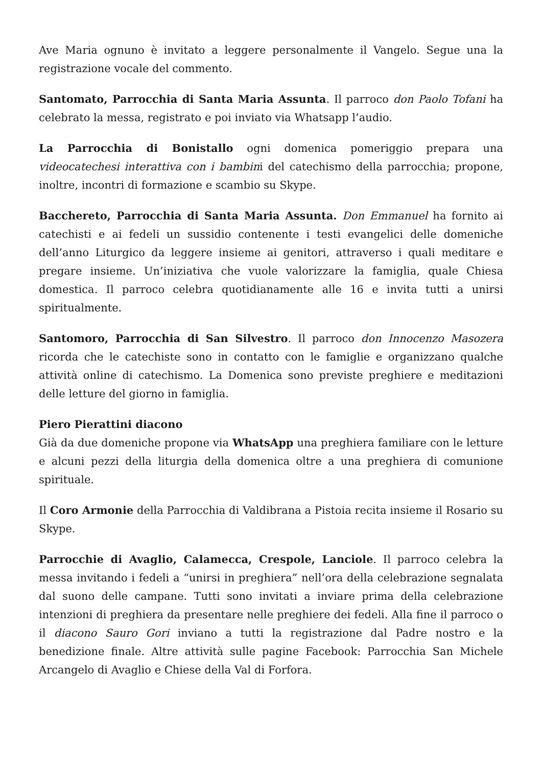Ave Maria ognuno è invitato a leggere personalmente il Vangelo. Segue una la registrazione vocale del commento.
Santomato, Parrocchia di Santa Maria Assunta. Il parroco don Paolo Tofani ha celebrato la messa, registrato e poi inviato via Whatsapp l’audio.
La Parrocchia di Bonistallo ogni domenica pomeriggio prepara una videocatechesi interattiva con i bambini del catechismo della parrocchia; propone, inoltre, incontri di formazione e scambio su Skype.
Bacchereto, Parrocchia di Santa Maria Assunta. Don Emmanuel ha fornito ai catechisti e ai fedeli un sussidio contenente i testi evangelici delle domeniche dell’anno Liturgico da leggere insieme ai genitori, attraverso i quali meditare e pregare insieme. Un’iniziativa che vuole valorizzare la famiglia, quale Chiesa domestica. Il parroco celebra quotidianamente alle 16 e invita tutti a unirsi spiritualmente.
Santomoro, Parrocchia di San Silvestro. Il parroco don Innocenzo Masozera ricorda che le catechiste sono in contatto con le famiglie e organizzano qualche attività online di catechismo. La Domenica sono previste preghiere e meditazioni delle letture del giorno in famiglia.
Piero Pierattini diacono
Già da due domeniche propone via WhatsApp una preghiera familiare con le letture e alcuni pezzi della liturgia della domenica oltre a una preghiera di comunione spirituale.
Il Coro Armonie della Parrocchia di Valdibrana a Pistoia recita insieme il Rosario su Skype.
Parrocchie di Avaglio, Calamecca, Crespole, Lanciole. Il parroco celebra la messa invitando i fedeli a “unirsi in preghiera” nell’ora della celebrazione segnalata dal suono delle campane. Tutti sono invitati a inviare prima della celebrazione intenzioni di preghiera da presentare nelle preghiere dei fedeli. Alla fine il parroco o il diacono Sauro Gori inviano a tutti la registrazione dal Padre nostro e la benedizione finale. Altre attività sulle pagine Facebook: Parrocchia San Michele Arcangelo di Avaglio e Chiese della Val di Forfora.